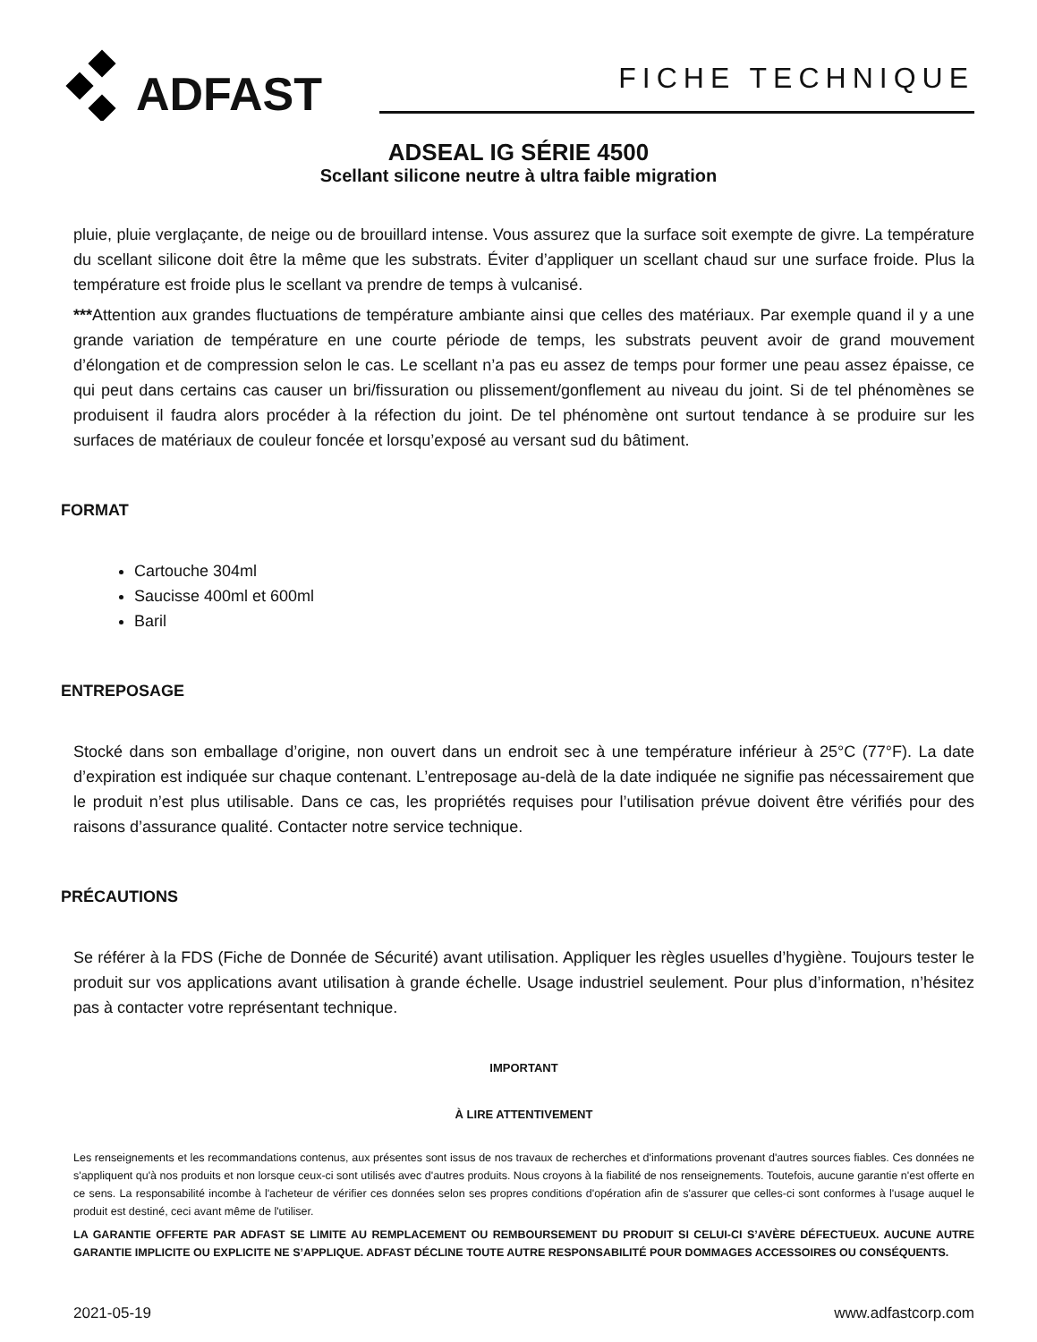ADFAST
FICHE TECHNIQUE
ADSEAL IG SÉRIE 4500
Scellant silicone neutre à ultra faible migration
pluie, pluie verglaçante, de neige ou de brouillard intense. Vous assurez que la surface soit exempte de givre. La température du scellant silicone doit être la même que les substrats. Éviter d’appliquer un scellant chaud sur une surface froide. Plus la température est froide plus le scellant va prendre de temps à vulcanisé.
***Attention aux grandes fluctuations de température ambiante ainsi que celles des matériaux. Par exemple quand il y a une grande variation de température en une courte période de temps, les substrats peuvent avoir de grand mouvement d’élongation et de compression selon le cas. Le scellant n’a pas eu assez de temps pour former une peau assez épaisse, ce qui peut dans certains cas causer un bri/fissuration ou plissement/gonflement au niveau du joint. Si de tel phénomènes se produisent il faudra alors procéder à la réfection du joint. De tel phénomène ont surtout tendance à se produire sur les surfaces de matériaux de couleur foncée et lorsqu’exposé au versant sud du bâtiment.
FORMAT
Cartouche 304ml
Saucisse 400ml et 600ml
Baril
ENTREPOSAGE
Stocké dans son emballage d’origine, non ouvert dans un endroit sec à une température inférieur à 25°C (77°F). La date d’expiration est indiquée sur chaque contenant. L’entreposage au-delà de la date indiquée ne signifie pas nécessairement que le produit n’est plus utilisable. Dans ce cas, les propriétés requises pour l’utilisation prévue doivent être vérifiés pour des raisons d’assurance qualité. Contacter notre service technique.
PRÉCAUTIONS
Se référer à la FDS (Fiche de Donnée de Sécurité) avant utilisation. Appliquer les règles usuelles d’hygiène. Toujours tester le produit sur vos applications avant utilisation à grande échelle. Usage industriel seulement. Pour plus d’information, n’hésitez pas à contacter votre représentant technique.
IMPORTANT
À LIRE ATTENTIVEMENT
Les renseignements et les recommandations contenus, aux présentes sont issus de nos travaux de recherches et d'informations provenant d'autres sources fiables. Ces données ne s'appliquent qu'à nos produits et non lorsque ceux-ci sont utilisés avec d'autres produits. Nous croyons à la fiabilité de nos renseignements. Toutefois, aucune garantie n'est offerte en ce sens. La responsabilité incombe à l'acheteur de vérifier ces données selon ses propres conditions d'opération afin de s'assurer que celles-ci sont conformes à l'usage auquel le produit est destiné, ceci avant même de l'utiliser.
LA GARANTIE OFFERTE PAR ADFAST SE LIMITE AU REMPLACEMENT OU REMBOURSEMENT DU PRODUIT SI CELUI-CI S’AVÈRE DÉFECTUEUX. AUCUNE AUTRE GARANTIE IMPLICITE OU EXPLICITE NE S’APPLIQUE. ADFAST DÉCLINE TOUTE AUTRE RESPONSABILITÉ POUR DOMMAGES ACCESSOIRES OU CONSÉQUENTS.
2021-05-19 www.adfastcorp.com